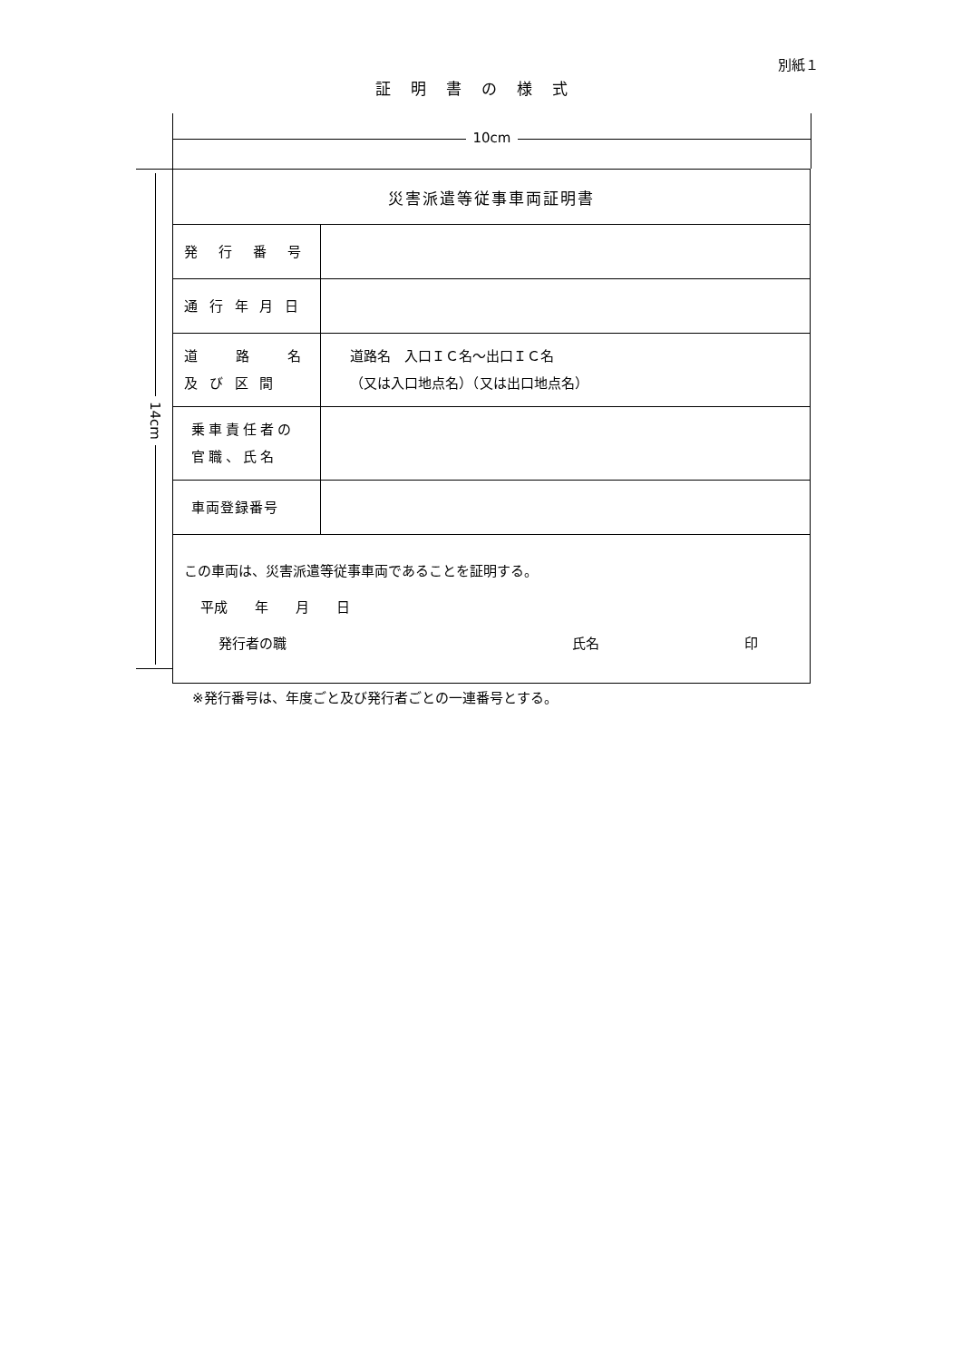別紙１
証明書の様式
10cm
14cm
| 災害派遣等従事車両証明書 | |
| 発 行 番 号 | |
| 通 行 年 月 日 | |
| 道 路 名 及 び 区 間 | 道路名 入口ＩＣ名～出口ＩＣ名 （又は入口地点名）（又は出口地点名） |
| 乗車責任者の 官職、氏名 | |
| 車両登録番号 | |
| この車両は、災害派遣等従事車両であることを証明する。 平成 年 月 日 発行者の職 氏名 印 | |
※発行番号は、年度ごと及び発行者ごとの一連番号とする。